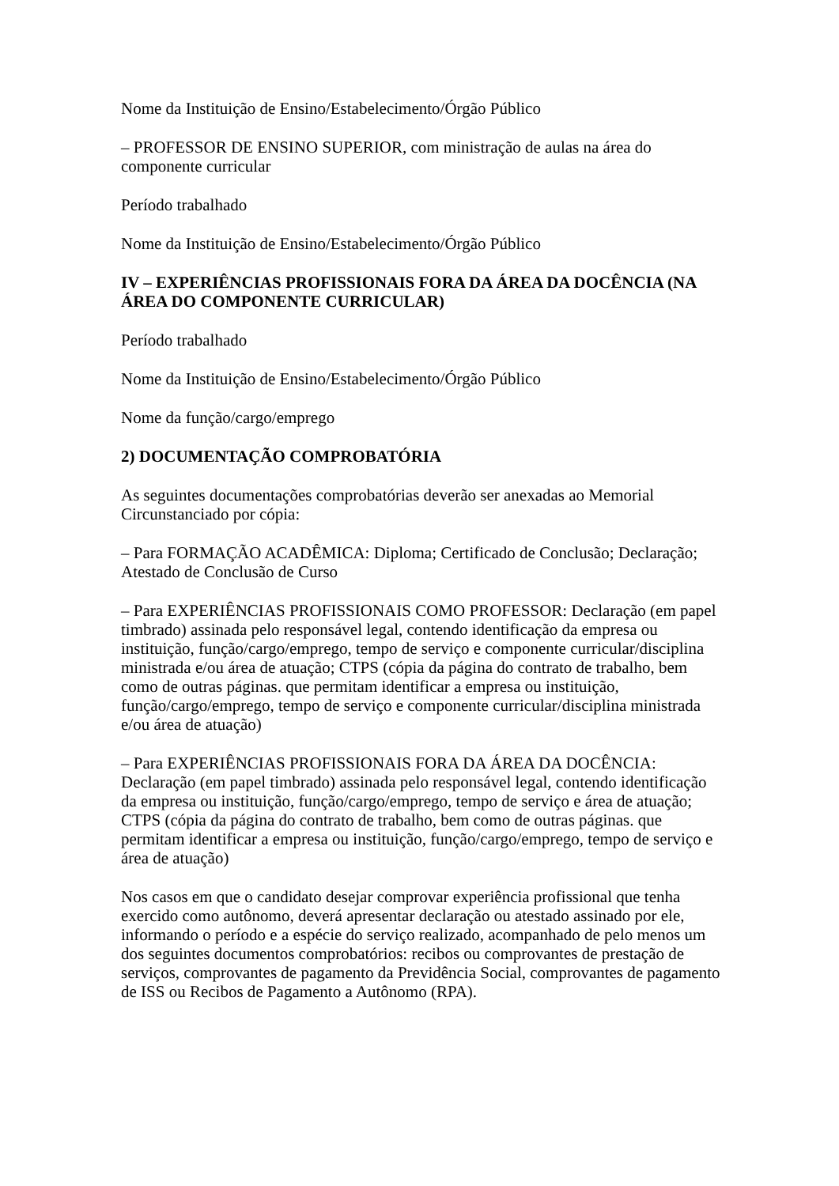Nome da Instituição de Ensino/Estabelecimento/Órgão Público
– PROFESSOR DE ENSINO SUPERIOR, com ministração de aulas na área do componente curricular
Período trabalhado
Nome da Instituição de Ensino/Estabelecimento/Órgão Público
IV – EXPERIÊNCIAS PROFISSIONAIS FORA DA ÁREA DA DOCÊNCIA (NA ÁREA DO COMPONENTE CURRICULAR)
Período trabalhado
Nome da Instituição de Ensino/Estabelecimento/Órgão Público
Nome da função/cargo/emprego
2) DOCUMENTAÇÃO COMPROBATÓRIA
As seguintes documentações comprobatórias deverão ser anexadas ao Memorial Circunstanciado por cópia:
– Para FORMAÇÃO ACADÊMICA: Diploma; Certificado de Conclusão; Declaração; Atestado de Conclusão de Curso
– Para EXPERIÊNCIAS PROFISSIONAIS COMO PROFESSOR: Declaração (em papel timbrado) assinada pelo responsável legal, contendo identificação da empresa ou instituição, função/cargo/emprego, tempo de serviço e componente curricular/disciplina ministrada e/ou área de atuação; CTPS (cópia da página do contrato de trabalho, bem como de outras páginas. que permitam identificar a empresa ou instituição, função/cargo/emprego, tempo de serviço e componente curricular/disciplina ministrada e/ou área de atuação)
– Para EXPERIÊNCIAS PROFISSIONAIS FORA DA ÁREA DA DOCÊNCIA: Declaração (em papel timbrado) assinada pelo responsável legal, contendo identificação da empresa ou instituição, função/cargo/emprego, tempo de serviço e área de atuação; CTPS (cópia da página do contrato de trabalho, bem como de outras páginas. que permitam identificar a empresa ou instituição, função/cargo/emprego, tempo de serviço e área de atuação)
Nos casos em que o candidato desejar comprovar experiência profissional que tenha exercido como autônomo, deverá apresentar declaração ou atestado assinado por ele, informando o período e a espécie do serviço realizado, acompanhado de pelo menos um dos seguintes documentos comprobatórios: recibos ou comprovantes de prestação de serviços, comprovantes de pagamento da Previdência Social, comprovantes de pagamento de ISS ou Recibos de Pagamento a Autônomo (RPA).